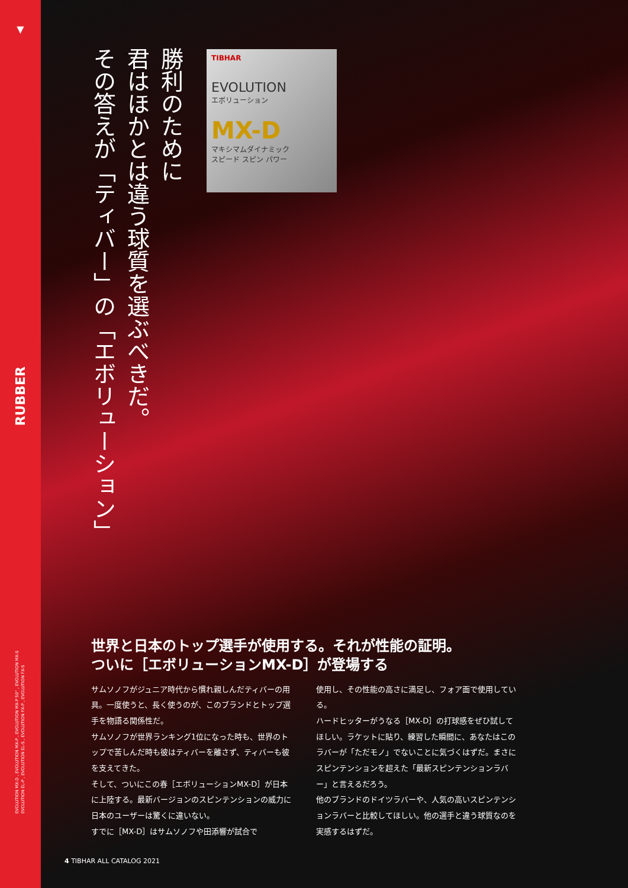▼
RUBBER
EVOLUTION MX-D , EVOLUTION MX-P , EVOLUTION MX-P 50° , EVOLUTION MX-S
EVOLUTION EL-P , EVOLUTION EL-S , EVOLUTION FX-P , EVOLUTION FX-S
勝利のために
君はほかとは違う球質を選ぶべきだ。
その答えが「ティバー」の「エボリューション」
TIBHAR
EVOLUTION
エボリューション
MX-D
マキシマムダイナミック
スピード スピン パワー
世界と日本のトップ選手が使用する。それが性能の証明。
ついに［エボリューションMX-D］が登場する
サムソノフがジュニア時代から慣れ親しんだティバーの用具。一度使うと、長く使うのが、このブランドとトップ選手を物語る関係性だ。
サムソノフが世界ランキング1位になった時も、世界のトップで苦しんだ時も彼はティバーを離さず、ティバーも彼を支えてきた。
そして、ついにこの春［エボリューションMX-D］が日本に上陸する。最新バージョンのスピンテンションの威力に日本のユーザーは驚くに違いない。
すでに［MX-D］はサムソノフや田添響が試合で
使用し、その性能の高さに満足し、フォア面で使用している。
ハードヒッターがうなる［MX-D］の打球感をぜひ試してほしい。ラケットに貼り、練習した瞬間に、あなたはこのラバーが「ただモノ」でないことに気づくはずだ。まさにスピンテンションを超えた「最新スピンテンションラバー」と言えるだろう。
他のブランドのドイツラバーや、人気の高いスピンテンションラバーと比較してほしい。他の選手と違う球質なのを実感するはずだ。
4 TIBHAR ALL CATALOG 2021